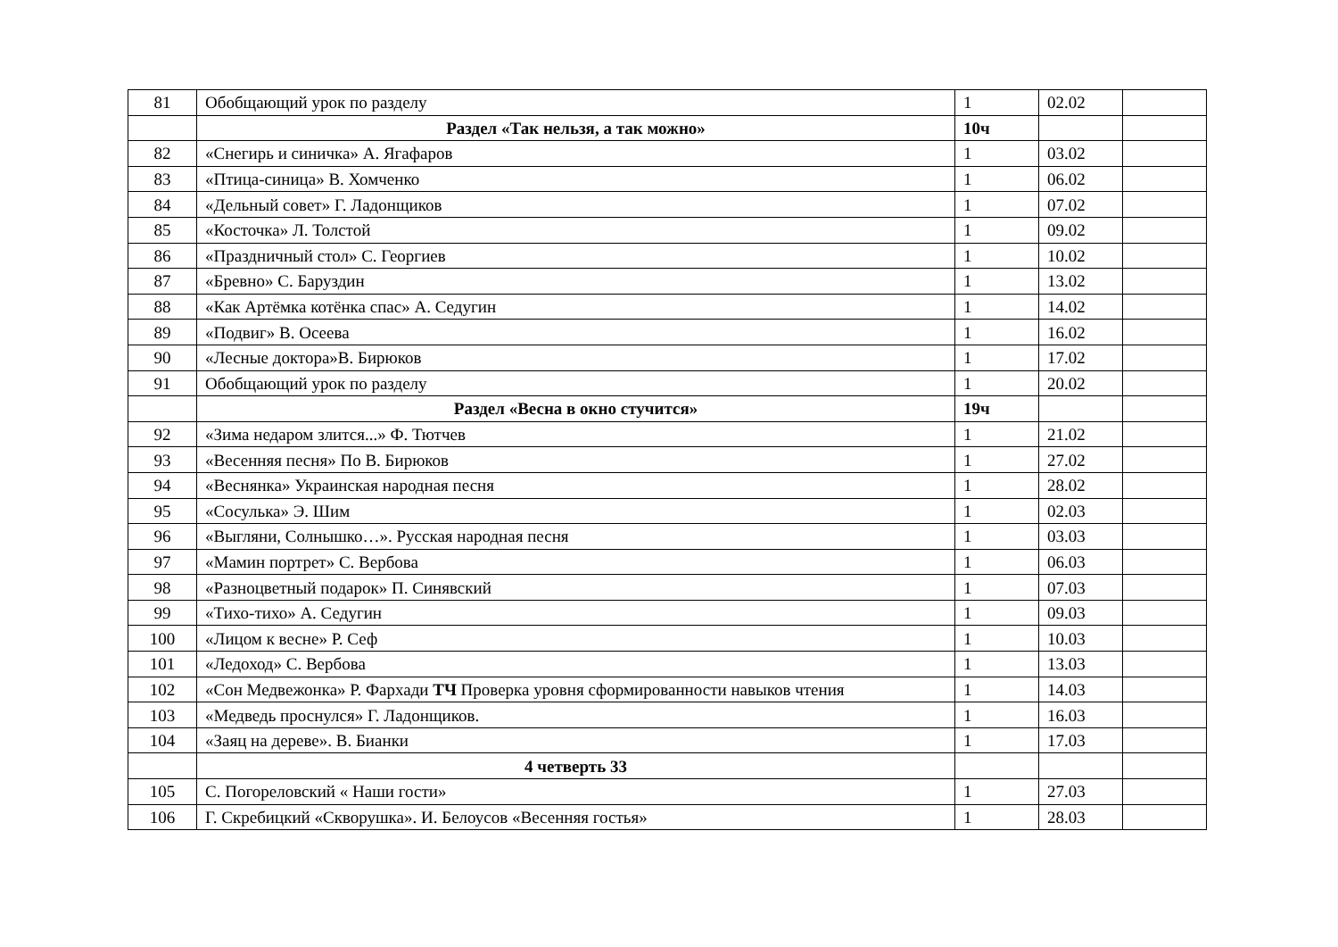| 81 | Обобщающий урок по разделу | 1 | 02.02 | |
| | Раздел «Так нельзя, а так можно» | 10ч | | |
| 82 | «Снегирь и синичка» А. Ягафаров | 1 | 03.02 | |
| 83 | «Птица-синица» В. Хомченко | 1 | 06.02 | |
| 84 | «Дельный совет» Г. Ладонщиков | 1 | 07.02 | |
| 85 | «Косточка» Л. Толстой | 1 | 09.02 | |
| 86 | «Праздничный стол» С. Георгиев | 1 | 10.02 | |
| 87 | «Бревно» С. Баруздин | 1 | 13.02 | |
| 88 | «Как Артёмка котёнка спас» А. Седугин | 1 | 14.02 | |
| 89 | «Подвиг» В. Осеева | 1 | 16.02 | |
| 90 | «Лесные доктора»В. Бирюков | 1 | 17.02 | |
| 91 | Обобщающий урок по разделу | 1 | 20.02 | |
| | Раздел «Весна в окно стучится» | 19ч | | |
| 92 | «Зима недаром злится...» Ф. Тютчев | 1 | 21.02 | |
| 93 | «Весенняя песня» По В. Бирюков | 1 | 27.02 | |
| 94 | «Веснянка» Украинская народная песня | 1 | 28.02 | |
| 95 | «Сосулька» Э. Шим | 1 | 02.03 | |
| 96 | «Выгляни, Солнышко…». Русская народная песня | 1 | 03.03 | |
| 97 | «Мамин портрет» С. Вербова | 1 | 06.03 | |
| 98 | «Разноцветный подарок» П. Синявский | 1 | 07.03 | |
| 99 | «Тихо-тихо» А. Седугин | 1 | 09.03 | |
| 100 | «Лицом к весне» Р. Сеф | 1 | 10.03 | |
| 101 | «Ледоход» С. Вербова | 1 | 13.03 | |
| 102 | «Сон Медвежонка» Р. Фархади ТЧ Проверка уровня сформированности навыков чтения | 1 | 14.03 | |
| 103 | «Медведь проснулся» Г. Ладонщиков. | 1 | 16.03 | |
| 104 | «Заяц на дереве». В. Бианки | 1 | 17.03 | |
| | 4 четверть 33 | | | |
| 105 | С. Погореловский « Наши гости» | 1 | 27.03 | |
| 106 | Г. Скребицкий «Скворушка». И. Белоусов «Весенняя гостья» | 1 | 28.03 | |